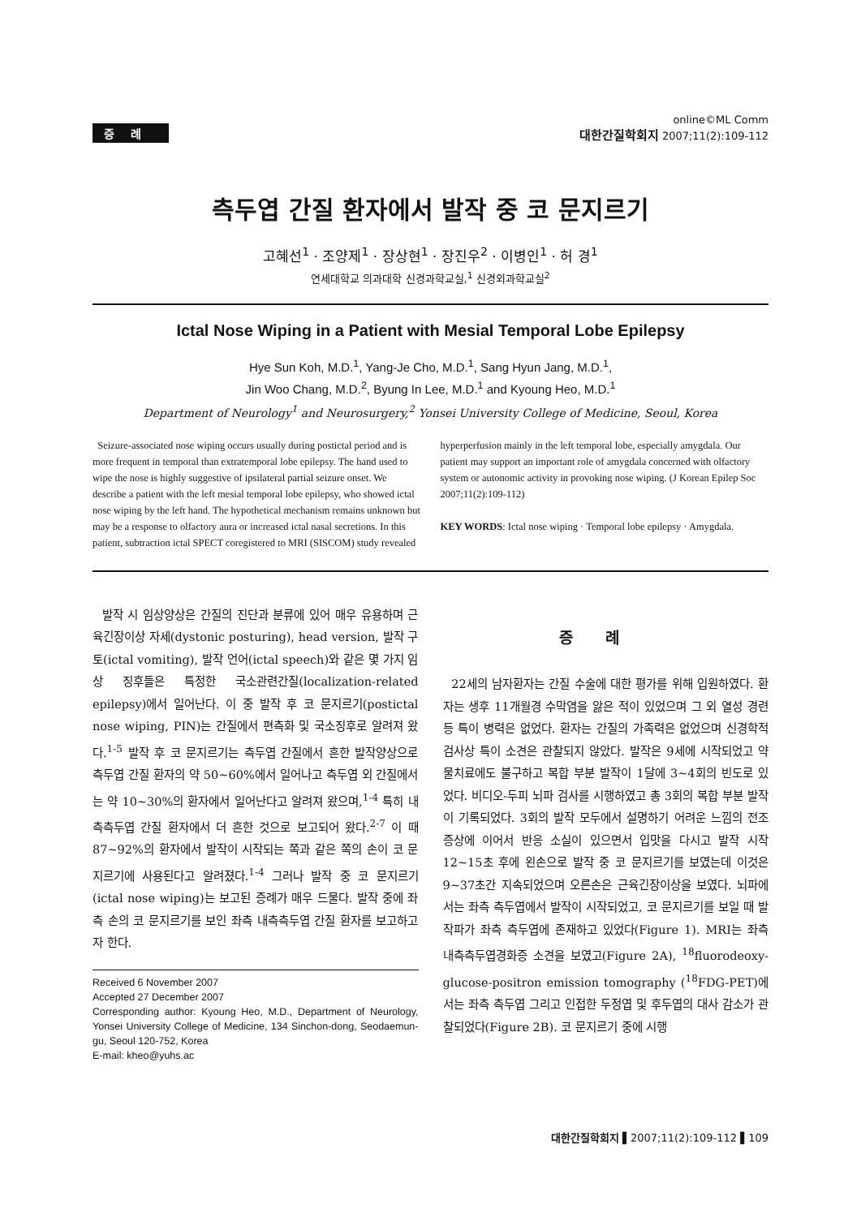증례
online©ML Comm
대한간질학회지 2007;11(2):109-112
측두엽 간질 환자에서 발작 중 코 문지르기
고혜선<sup>1</sup> · 조양제<sup>1</sup> · 장상현<sup>1</sup> · 장진우<sup>2</sup> · 이병인<sup>1</sup> · 허 경<sup>1</sup>
연세대학교 의과대학 신경과학교실,<sup>1</sup> 신경외과학교실<sup>2</sup>
Ictal Nose Wiping in a Patient with Mesial Temporal Lobe Epilepsy
Hye Sun Koh, M.D.<sup>1</sup>, Yang-Je Cho, M.D.<sup>1</sup>, Sang Hyun Jang, M.D.<sup>1</sup>,
Jin Woo Chang, M.D.<sup>2</sup>, Byung In Lee, M.D.<sup>1</sup> and Kyoung Heo, M.D.<sup>1</sup>
Department of Neurology<sup>1</sup> and Neurosurgery,<sup>2</sup> Yonsei University College of Medicine, Seoul, Korea
Seizure-associated nose wiping occurs usually during postictal period and is more frequent in temporal than extratemporal lobe epilepsy. The hand used to wipe the nose is highly suggestive of ipsilateral partial seizure onset. We describe a patient with the left mesial temporal lobe epilepsy, who showed ictal nose wiping by the left hand. The hypothetical mechanism remains unknown but may be a response to olfactory aura or increased ictal nasal secretions. In this patient, subtraction ictal SPECT coregistered to MRI (SISCOM) study revealed
hyperperfusion mainly in the left temporal lobe, especially amygdala. Our patient may support an important role of amygdala concerned with olfactory system or autonomic activity in provoking nose wiping. (J Korean Epilep Soc 2007;11(2):109-112)
KEY WORDS: Ictal nose wiping · Temporal lobe epilepsy · Amygdala.
발작 시 임상양상은 간질의 진단과 분류에 있어 매우 유용하며 근육긴장이상 자세(dystonic posturing), head version, 발작 구토(ictal vomiting), 발작 언어(ictal speech)와 같은 몇 가지 임상 징후들은 특정한 국소관련간질(localization-related epilepsy)에서 일어난다. 이 중 발작 후 코 문지르기(postictal nose wiping, PIN)는 간질에서 편측화 및 국소징후로 알려져 왔다.<sup>1-5</sup> 발작 후 코 문지르기는 측두엽 간질에서 흔한 발작양상으로 측두엽 간질 환자의 약 50~60%에서 일어나고 측두엽 외 간질에서는 약 10~30%의 환자에서 일어난다고 알려져 왔으며,<sup>1-4</sup> 특히 내측측두엽 간질 환자에서 더 흔한 것으로 보고되어 왔다.<sup>2-7</sup> 이 때 87~92%의 환자에서 발작이 시작되는 쪽과 같은 쪽의 손이 코 문지르기에 사용된다고 알려졌다.<sup>1-4</sup> 그러나 발작 중 코 문지르기(ictal nose wiping)는 보고된 증례가 매우 드물다. 발작 중에 좌측 손의 코 문지르기를 보인 좌측 내측측두엽 간질 환자를 보고하고자 한다.
Received 6 November 2007
Accepted 27 December 2007
Corresponding author: Kyoung Heo, M.D., Department of Neurology, Yonsei University College of Medicine, 134 Sinchon-dong, Seodaemun-gu, Seoul 120-752, Korea
E-mail: kheo@yuhs.ac
증례
22세의 남자환자는 간질 수술에 대한 평가를 위해 입원하였다. 환자는 생후 11개월경 수막염을 앓은 적이 있었으며 그 외 열성 경련 등 특이 병력은 없었다. 환자는 간질의 가족력은 없었으며 신경학적 검사상 특이 소견은 관찰되지 않았다. 발작은 9세에 시작되었고 약물치료에도 불구하고 복합 부분 발작이 1달에 3~4회의 빈도로 있었다. 비디오-두피 뇌파 검사를 시행하였고 총 3회의 복합 부분 발작이 기록되었다. 3회의 발작 모두에서 설명하기 어려운 느낌의 전조 증상에 이어서 반응 소실이 있으면서 입맛을 다시고 발작 시작 12~15초 후에 왼손으로 발작 중 코 문지르기를 보였는데 이것은 9~37초간 지속되었으며 오른손은 근육긴장이상을 보였다. 뇌파에서는 좌측 측두엽에서 발작이 시작되었고, 코 문지르기를 보일 때 발작파가 좌측 측두엽에 존재하고 있었다(Figure 1). MRI는 좌측 내측측두엽경화증 소견을 보였고(Figure 2A), <sup>18</sup>fluorodeoxy-glucose-positron emission tomography (<sup>18</sup>FDG-PET)에서는 좌측 측두엽 그리고 인접한 두정엽 및 후두엽의 대사 감소가 관찰되었다(Figure 2B). 코 문지르기 중에 시행
대한간질학회지 ▌2007;11(2):109-112 ▌109